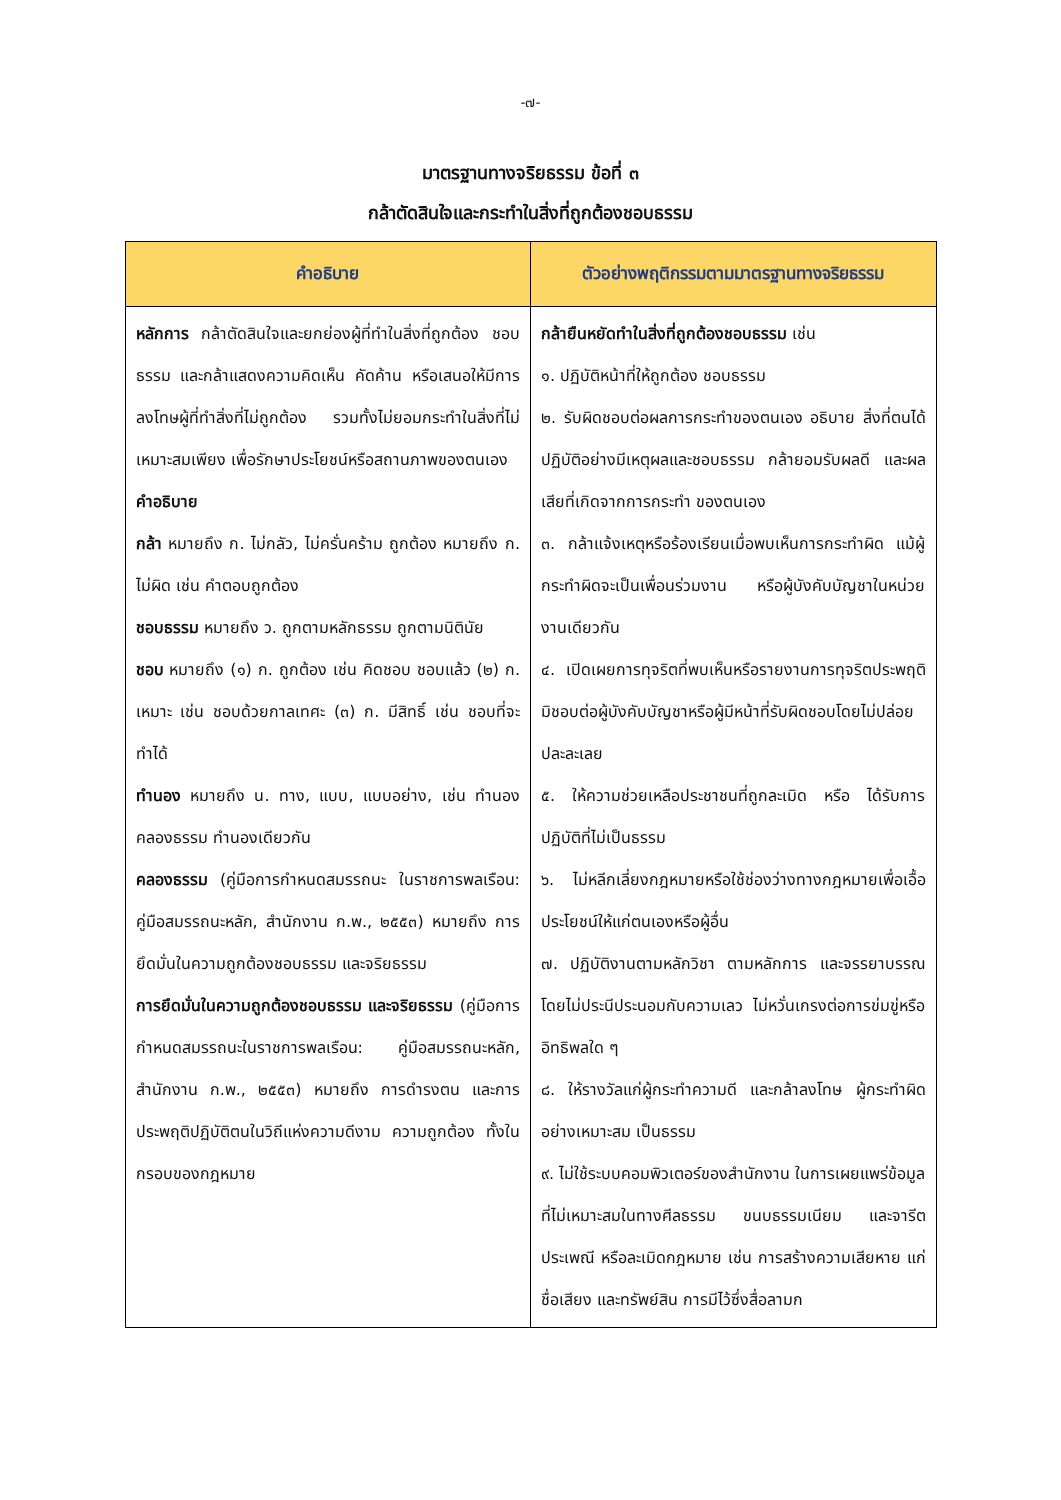-๗-
มาตรฐานทางจริยธรรม ข้อที่ ๓
กล้าตัดสินใจและกระทำในสิ่งที่ถูกต้องชอบธรรม
| คำอธิบาย | ตัวอย่างพฤติกรรมตามมาตรฐานทางจริยธรรม |
| --- | --- |
| หลักการ กล้าตัดสินใจและยกย่องผู้ที่ทำในสิ่งที่ถูกต้อง ชอบธรรม และกล้าแสดงความคิดเห็น คัดค้าน หรือเสนอให้มีการลงโทษผู้ที่ทำสิ่งที่ไม่ถูกต้อง รวมทั้งไม่ยอมกระทำในสิ่งที่ไม่เหมาะสมเพียง เพื่อรักษาประโยชน์หรือสถานภาพของตนเอง คำอธิบาย กล้า หมายถึง ก. ไม่กลัว, ไม่ครั่นคร้าม ถูกต้อง หมายถึง ก. ไม่ผิด เช่น คำตอบถูกต้อง ชอบธรรม หมายถึง ว. ถูกตามหลักธรรม ถูกตามนิตินัย ชอบ หมายถึง (๑) ก. ถูกต้อง เช่น คิดชอบ ชอบแล้ว (๒) ก. เหมาะ เช่น ชอบด้วยกาลเทศะ (๓) ก. มีสิทธิ์ เช่น ชอบที่จะทำได้ ทำนอง หมายถึง น. ทาง, แบบ, แบบอย่าง, เช่น ทำนองคลองธรรม ทำนองเดียวกัน คลองธรรม (คู่มือการกำหนดสมรรถนะ ในราชการพลเรือน: คู่มือสมรรถนะหลัก, สำนักงาน ก.พ., ๒๕๕๓) หมายถึง การยึดมั่นในความถูกต้องชอบธรรม และจริยธรรม การยึดมั่นในความถูกต้องชอบธรรม และจริยธรรม (คู่มือการกำหนดสมรรถนะในราชการพลเรือน: คู่มือสมรรถนะหลัก, สำนักงาน ก.พ., ๒๕๕๓) หมายถึง การดำรงตน และการประพฤติปฏิบัติตนในวิถีแห่งความดีงาม ความถูกต้อง ทั้งในกรอบของกฎหมาย | กล้ายืนหยัดทำในสิ่งที่ถูกต้องชอบธรรม เช่น ๑. ปฏิบัติหน้าที่ให้ถูกต้อง ชอบธรรม ๒. รับผิดชอบต่อผลการกระทำของตนเอง อธิบาย สิ่งที่ตนได้ปฏิบัติอย่างมีเหตุผลและชอบธรรม กล้ายอมรับผลดี และผลเสียที่เกิดจากการกระทำ ของตนเอง ๓. กล้าแจ้งเหตุหรือร้องเรียนเมื่อพบเห็นการกระทำผิด แม้ผู้กระทำผิดจะเป็นเพื่อนร่วมงาน หรือผู้บังคับบัญชาในหน่วยงานเดียวกัน ๔. เปิดเผยการทุจริตที่พบเห็นหรือรายงานการทุจริตประพฤติมิชอบต่อผู้บังคับบัญชาหรือผู้มีหน้าที่รับผิดชอบโดยไม่ปล่อยปละละเลย ๕. ให้ความช่วยเหลือประชาชนที่ถูกละเมิด หรือ ได้รับการปฏิบัติที่ไม่เป็นธรรม ๖. ไม่หลีกเลี่ยงกฎหมายหรือใช้ช่องว่างทางกฎหมายเพื่อเอื้อประโยชน์ให้แก่ตนเองหรือผู้อื่น ๗. ปฏิบัติงานตามหลักวิชา ตามหลักการ และจรรยาบรรณ โดยไม่ประนีประนอมกับความเลว ไม่หวั่นเกรงต่อการข่มขู่หรืออิทธิพลใด ๆ ๘. ให้รางวัลแก่ผู้กระทำความดี และกล้าลงโทษ ผู้กระทำผิดอย่างเหมาะสม เป็นธรรม ๙. ไม่ใช้ระบบคอมพิวเตอร์ของสำนักงาน ในการเผยแพร่ข้อมูลที่ไม่เหมาะสมในทางศีลธรรม ขนบธรรมเนียม และจารีตประเพณี หรือละเมิดกฎหมาย เช่น การสร้างความเสียหาย แก่ชื่อเสียง และทรัพย์สิน การมีไว้ซึ่งสื่อลามก |